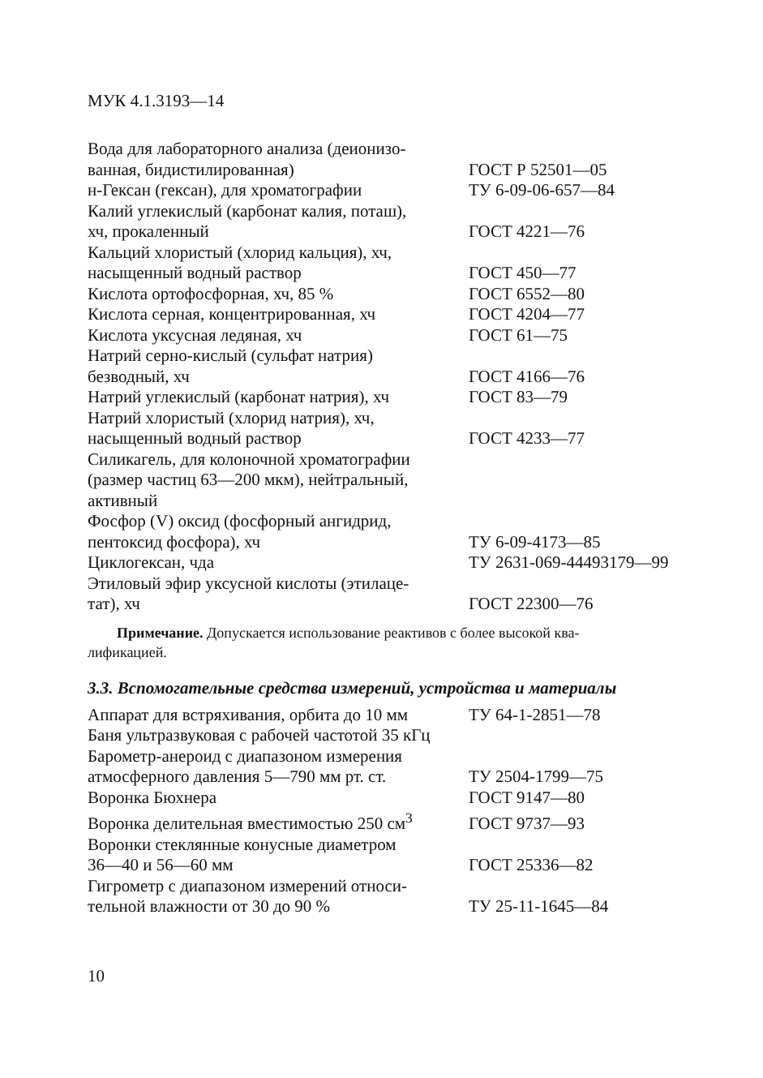МУК 4.1.3193—14
| Вода для лабораторного анализа (деионизо- ванная, бидистилированная) | ГОСТ Р 52501—05 |
| н-Гексан (гексан), для хроматографии | ТУ 6-09-06-657—84 |
| Калий углекислый (карбонат калия, поташ), хч, прокаленный | ГОСТ 4221—76 |
| Кальций хлористый (хлорид кальция), хч, насыщенный водный раствор | ГОСТ 450—77 |
| Кислота ортофосфорная, хч, 85 % | ГОСТ 6552—80 |
| Кислота серная, концентрированная, хч | ГОСТ 4204—77 |
| Кислота уксусная ледяная, хч | ГОСТ 61—75 |
| Натрий серно-кислый (сульфат натрия) безводный, хч | ГОСТ 4166—76 |
| Натрий углекислый (карбонат натрия), хч | ГОСТ 83—79 |
| Натрий хлористый (хлорид натрия), хч, насыщенный водный раствор | ГОСТ 4233—77 |
| Силикагель, для колоночной хроматографии (размер частиц 63—200 мкм), нейтральный, активный | |
| Фосфор (V) оксид (фосфорный ангидрид, пентоксид фосфора), хч | ТУ 6-09-4173—85 |
| Циклогексан, чда | ТУ 2631-069-44493179—99 |
| Этиловый эфир уксусной кислоты (этилаце- тат), хч | ГОСТ 22300—76 |
Примечание. Допускается использование реактивов с более высокой ква-
лификацией.
3.3. Вспомогательные средства измерений, устройства и материалы
| Аппарат для встряхивания, орбита до 10 мм | ТУ 64-1-2851—78 |
| Баня ультразвуковая с рабочей частотой 35 кГц | |
| Барометр-анероид с диапазоном измерения атмосферного давления 5—790 мм рт. ст. | ТУ 2504-1799—75 |
| Воронка Бюхнера | ГОСТ 9147—80 |
| Воронка делительная вместимостью 250 см<sup>3</sup> | ГОСТ 9737—93 |
| Воронки стеклянные конусные диаметром 36—40 и 56—60 мм | ГОСТ 25336—82 |
| Гигрометр с диапазоном измерений относи- тельной влажности от 30 до 90 % | ТУ 25-11-1645—84 |
10